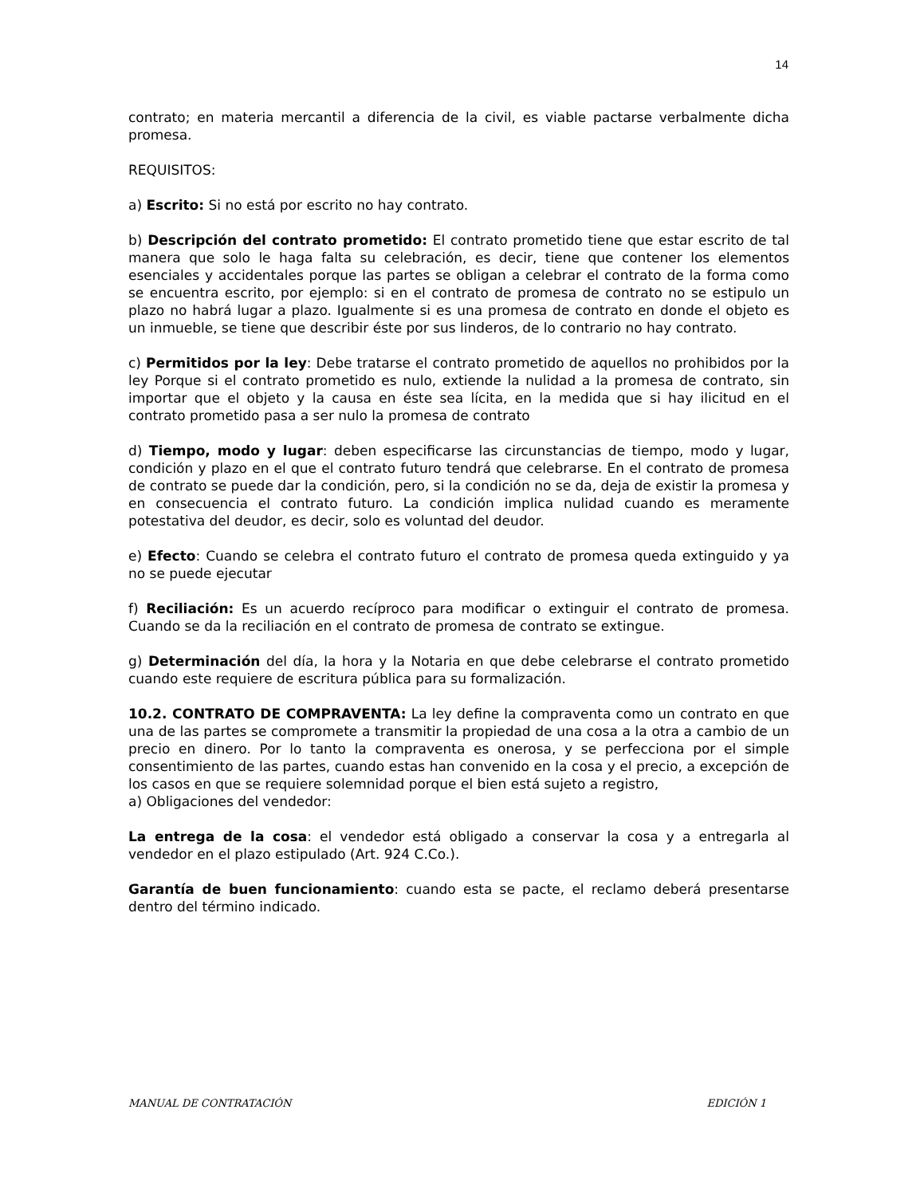14
contrato; en materia mercantil a diferencia de la civil, es viable pactarse verbalmente dicha promesa.
REQUISITOS:
a) Escrito: Si no está por escrito no hay contrato.
b) Descripción del contrato prometido: El contrato prometido tiene que estar escrito de tal manera que solo le haga falta su celebración, es decir, tiene que contener los elementos esenciales y accidentales porque las partes se obligan a celebrar el contrato de la forma como se encuentra escrito, por ejemplo: si en el contrato de promesa de contrato no se estipulo un plazo no habrá lugar a plazo. Igualmente si es una promesa de contrato en donde el objeto es un inmueble, se tiene que describir éste por sus linderos, de lo contrario no hay contrato.
c) Permitidos por la ley: Debe tratarse el contrato prometido de aquellos no prohibidos por la ley Porque si el contrato prometido es nulo, extiende la nulidad a la promesa de contrato, sin importar que el objeto y la causa en éste sea lícita, en la medida que si hay ilicitud en el contrato prometido pasa a ser nulo la promesa de contrato
d) Tiempo, modo y lugar: deben especificarse las circunstancias de tiempo, modo y lugar, condición y plazo en el que el contrato futuro tendrá que celebrarse. En el contrato de promesa de contrato se puede dar la condición, pero, si la condición no se da, deja de existir la promesa y en consecuencia el contrato futuro. La condición implica nulidad cuando es meramente potestativa del deudor, es decir, solo es voluntad del deudor.
e) Efecto: Cuando se celebra el contrato futuro el contrato de promesa queda extinguido y ya no se puede ejecutar
f) Reciliación: Es un acuerdo recíproco para modificar o extinguir el contrato de promesa. Cuando se da la reciliación en el contrato de promesa de contrato se extingue.
g) Determinación del día, la hora y la Notaria en que debe celebrarse el contrato prometido cuando este requiere de escritura pública para su formalización.
10.2. CONTRATO DE COMPRAVENTA: La ley define la compraventa como un contrato en que una de las partes se compromete a transmitir la propiedad de una cosa a la otra a cambio de un precio en dinero. Por lo tanto la compraventa es onerosa, y se perfecciona por el simple consentimiento de las partes, cuando estas han convenido en la cosa y el precio, a excepción de los casos en que se requiere solemnidad porque el bien está sujeto a registro,
a) Obligaciones del vendedor:
La entrega de la cosa: el vendedor está obligado a conservar la cosa y a entregarla al vendedor en el plazo estipulado (Art. 924 C.Co.).
Garantía de buen funcionamiento: cuando esta se pacte, el reclamo deberá presentarse dentro del término indicado.
MANUAL DE CONTRATACIÓN EDICIÓN 1